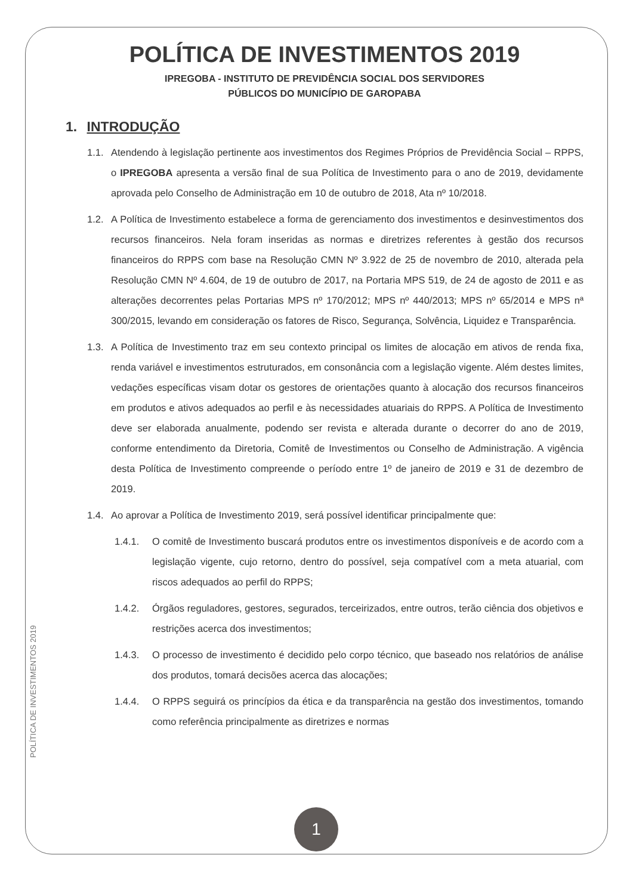POLÍTICA DE INVESTIMENTOS 2019
IPREGOBA - INSTITUTO DE PREVIDÊNCIA SOCIAL DOS SERVIDORES
PÚBLICOS DO MUNICÍPIO DE GAROPABA
1. INTRODUÇÃO
1.1. Atendendo à legislação pertinente aos investimentos dos Regimes Próprios de Previdência Social – RPPS, o IPREGOBA apresenta a versão final de sua Política de Investimento para o ano de 2019, devidamente aprovada pelo Conselho de Administração em 10 de outubro de 2018, Ata nº 10/2018.
1.2. A Política de Investimento estabelece a forma de gerenciamento dos investimentos e desinvestimentos dos recursos financeiros. Nela foram inseridas as normas e diretrizes referentes à gestão dos recursos financeiros do RPPS com base na Resolução CMN Nº 3.922 de 25 de novembro de 2010, alterada pela Resolução CMN Nº 4.604, de 19 de outubro de 2017, na Portaria MPS 519, de 24 de agosto de 2011 e as alterações decorrentes pelas Portarias MPS nº 170/2012; MPS nº 440/2013; MPS nº 65/2014 e MPS nª 300/2015, levando em consideração os fatores de Risco, Segurança, Solvência, Liquidez e Transparência.
1.3. A Política de Investimento traz em seu contexto principal os limites de alocação em ativos de renda fixa, renda variável e investimentos estruturados, em consonância com a legislação vigente. Além destes limites, vedações específicas visam dotar os gestores de orientações quanto à alocação dos recursos financeiros em produtos e ativos adequados ao perfil e às necessidades atuariais do RPPS. A Política de Investimento deve ser elaborada anualmente, podendo ser revista e alterada durante o decorrer do ano de 2019, conforme entendimento da Diretoria, Comitê de Investimentos ou Conselho de Administração. A vigência desta Política de Investimento compreende o período entre 1º de janeiro de 2019 e 31 de dezembro de 2019.
1.4. Ao aprovar a Política de Investimento 2019, será possível identificar principalmente que:
1.4.1. O comitê de Investimento buscará produtos entre os investimentos disponíveis e de acordo com a legislação vigente, cujo retorno, dentro do possível, seja compatível com a meta atuarial, com riscos adequados ao perfil do RPPS;
1.4.2. Órgãos reguladores, gestores, segurados, terceirizados, entre outros, terão ciência dos objetivos e restrições acerca dos investimentos;
1.4.3. O processo de investimento é decidido pelo corpo técnico, que baseado nos relatórios de análise dos produtos, tomará decisões acerca das alocações;
1.4.4. O RPPS seguirá os princípios da ética e da transparência na gestão dos investimentos, tomando como referência principalmente as diretrizes e normas
POLÍTICA DE INVESTIMENTOS 2019
1